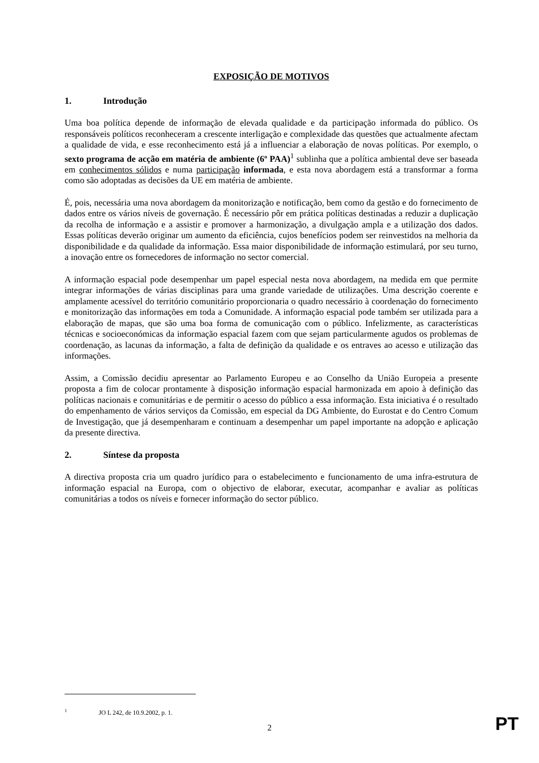EXPOSIÇÃO DE MOTIVOS
1. Introdução
Uma boa política depende de informação de elevada qualidade e da participação informada do público. Os responsáveis políticos reconheceram a crescente interligação e complexidade das questões que actualmente afectam a qualidade de vida, e esse reconhecimento está já a influenciar a elaboração de novas políticas. Por exemplo, o sexto programa de acção em matéria de ambiente (6º PAA)<sup>1</sup> sublinha que a política ambiental deve ser baseada em conhecimentos sólidos e numa participação informada, e esta nova abordagem está a transformar a forma como são adoptadas as decisões da UE em matéria de ambiente.
É, pois, necessária uma nova abordagem da monitorização e notificação, bem como da gestão e do fornecimento de dados entre os vários níveis de governação. É necessário pôr em prática políticas destinadas a reduzir a duplicação da recolha de informação e a assistir e promover a harmonização, a divulgação ampla e a utilização dos dados. Essas políticas deverão originar um aumento da eficiência, cujos benefícios podem ser reinvestidos na melhoria da disponibilidade e da qualidade da informação. Essa maior disponibilidade de informação estimulará, por seu turno, a inovação entre os fornecedores de informação no sector comercial.
A informação espacial pode desempenhar um papel especial nesta nova abordagem, na medida em que permite integrar informações de várias disciplinas para uma grande variedade de utilizações. Uma descrição coerente e amplamente acessível do território comunitário proporcionaria o quadro necessário à coordenação do fornecimento e monitorização das informações em toda a Comunidade. A informação espacial pode também ser utilizada para a elaboração de mapas, que são uma boa forma de comunicação com o público. Infelizmente, as características técnicas e socioeconómicas da informação espacial fazem com que sejam particularmente agudos os problemas de coordenação, as lacunas da informação, a falta de definição da qualidade e os entraves ao acesso e utilização das informações.
Assim, a Comissão decidiu apresentar ao Parlamento Europeu e ao Conselho da União Europeia a presente proposta a fim de colocar prontamente à disposição informação espacial harmonizada em apoio à definição das políticas nacionais e comunitárias e de permitir o acesso do público a essa informação. Esta iniciativa é o resultado do empenhamento de vários serviços da Comissão, em especial da DG Ambiente, do Eurostat e do Centro Comum de Investigação, que já desempenharam e continuam a desempenhar um papel importante na adopção e aplicação da presente directiva.
2. Síntese da proposta
A directiva proposta cria um quadro jurídico para o estabelecimento e funcionamento de uma infra-estrutura de informação espacial na Europa, com o objectivo de elaborar, executar, acompanhar e avaliar as políticas comunitárias a todos os níveis e fornecer informação do sector público.
<sup>1</sup> JO L 242, de 10.9.2002, p. 1.
2
PT